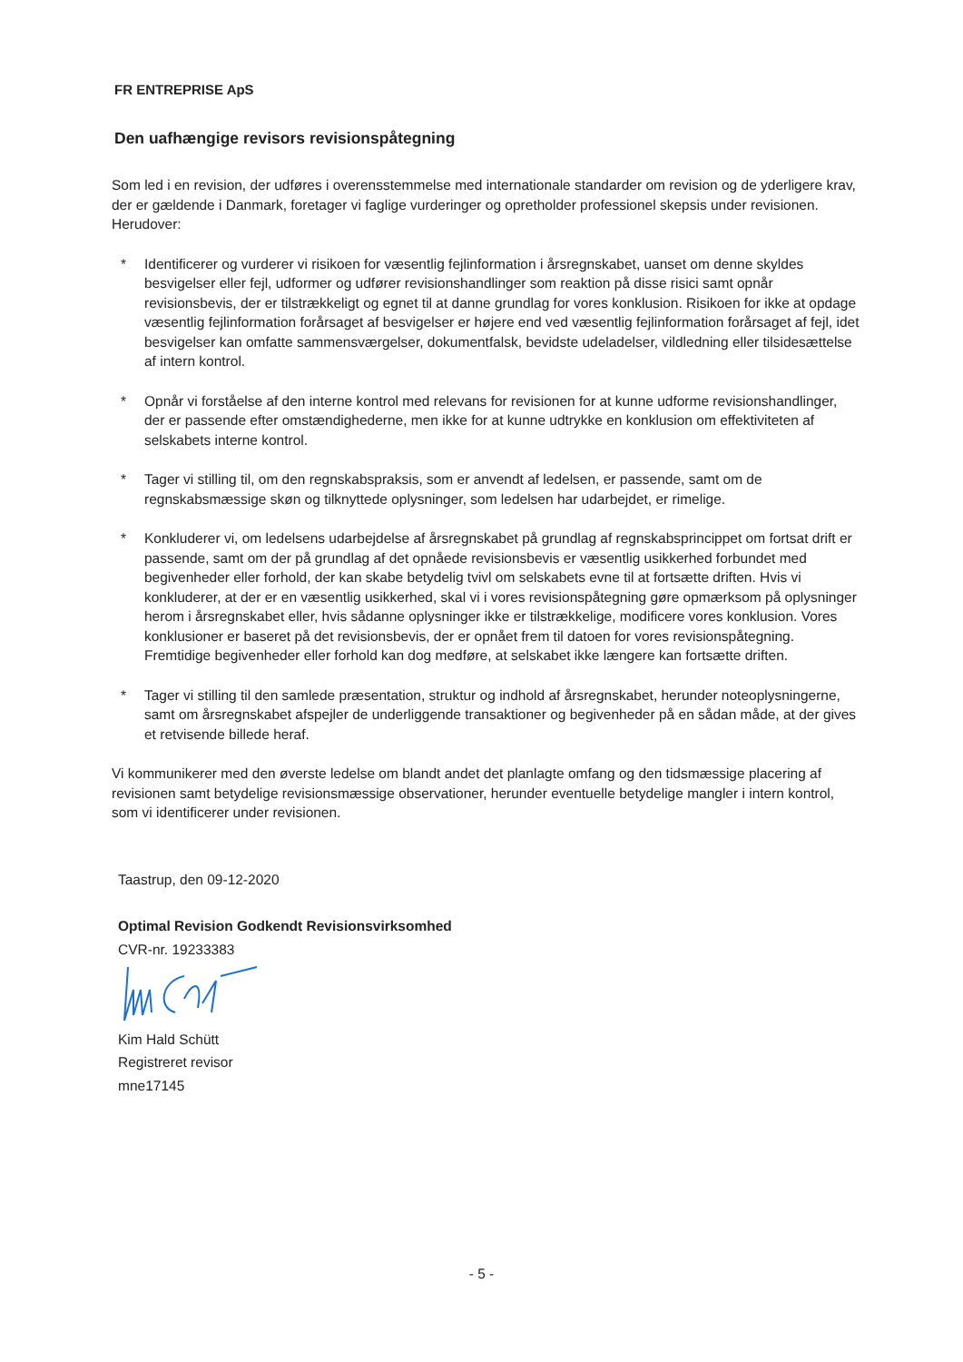FR ENTREPRISE ApS
Den uafhængige revisors revisionspåtegning
Som led i en revision, der udføres i overensstemmelse med internationale standarder om revision og de yderligere krav, der er gældende i Danmark, foretager vi faglige vurderinger og opretholder professionel skepsis under revisionen. Herudover:
* Identificerer og vurderer vi risikoen for væsentlig fejlinformation i årsregnskabet, uanset om denne skyldes besvigelser eller fejl, udformer og udfører revisionshandlinger som reaktion på disse risici samt opnår revisionsbevis, der er tilstrækkeligt og egnet til at danne grundlag for vores konklusion. Risikoen for ikke at opdage væsentlig fejlinformation forårsaget af besvigelser er højere end ved væsentlig fejlinformation forårsaget af fejl, idet besvigelser kan omfatte sammensværgelser, dokumentfalsk, bevidste udeladelser, vildledning eller tilsidesættelse af intern kontrol.
* Opnår vi forståelse af den interne kontrol med relevans for revisionen for at kunne udforme revisionshandlinger, der er passende efter omstændighederne, men ikke for at kunne udtrykke en konklusion om effektiviteten af selskabets interne kontrol.
* Tager vi stilling til, om den regnskabspraksis, som er anvendt af ledelsen, er passende, samt om de regnskabsmæssige skøn og tilknyttede oplysninger, som ledelsen har udarbejdet, er rimelige.
* Konkluderer vi, om ledelsens udarbejdelse af årsregnskabet på grundlag af regnskabsprincippet om fortsat drift er passende, samt om der på grundlag af det opnåede revisionsbevis er væsentlig usikkerhed forbundet med begivenheder eller forhold, der kan skabe betydelig tvivl om selskabets evne til at fortsætte driften. Hvis vi konkluderer, at der er en væsentlig usikkerhed, skal vi i vores revisionspåtegning gøre opmærksom på oplysninger herom i årsregnskabet eller, hvis sådanne oplysninger ikke er tilstrækkelige, modificere vores konklusion. Vores konklusioner er baseret på det revisionsbevis, der er opnået frem til datoen for vores revisionspåtegning. Fremtidige begivenheder eller forhold kan dog medføre, at selskabet ikke længere kan fortsætte driften.
* Tager vi stilling til den samlede præsentation, struktur og indhold af årsregnskabet, herunder noteoplysningerne, samt om årsregnskabet afspejler de underliggende transaktioner og begivenheder på en sådan måde, at der gives et retvisende billede heraf.
Vi kommunikerer med den øverste ledelse om blandt andet det planlagte omfang og den tidsmæssige placering af revisionen samt betydelige revisionsmæssige observationer, herunder eventuelle betydelige mangler i intern kontrol, som vi identificerer under revisionen.
Taastrup, den 09-12-2020
Optimal Revision Godkendt Revisionsvirksomhed
CVR-nr. 19233383
Kim Hald Schütt
Registreret revisor
mne17145
- 5 -